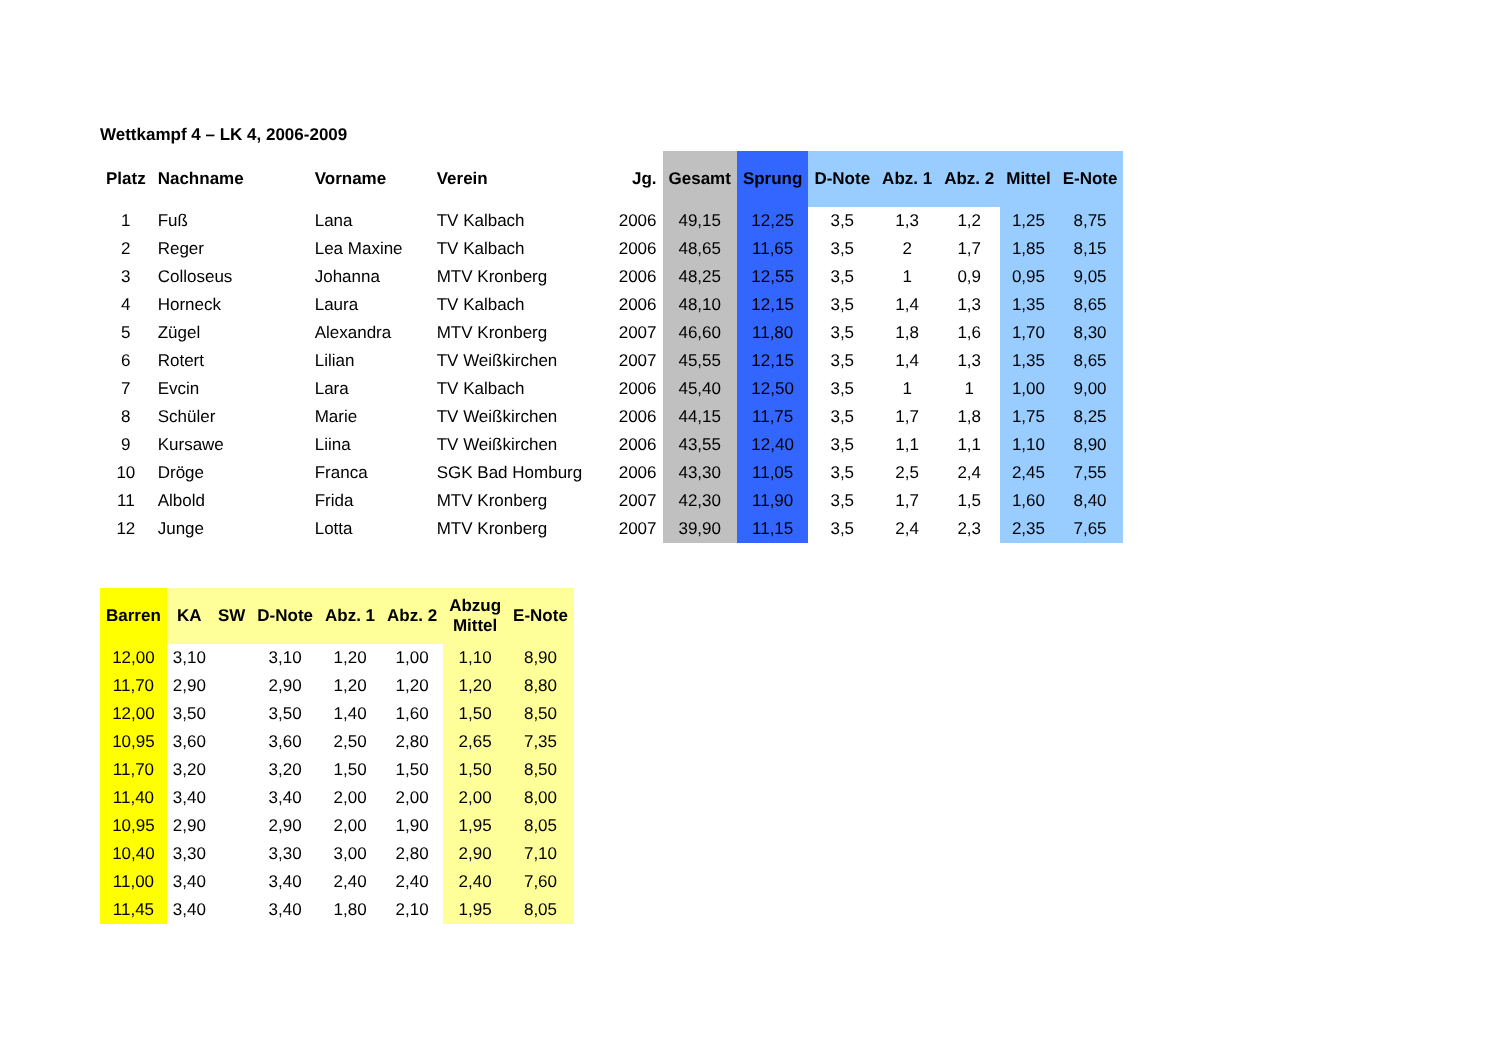Wettkampf 4 – LK 4, 2006-2009
| Platz | Nachname | Vorname | Verein | Jg. | Gesamt | Sprung | D-Note | Abz. 1 | Abz. 2 | Mittel | E-Note |
| --- | --- | --- | --- | --- | --- | --- | --- | --- | --- | --- | --- |
| 1 | Fuß | Lana | TV Kalbach | 2006 | 49,15 | 12,25 | 3,5 | 1,3 | 1,2 | 1,25 | 8,75 |
| 2 | Reger | Lea Maxine | TV Kalbach | 2006 | 48,65 | 11,65 | 3,5 | 2 | 1,7 | 1,85 | 8,15 |
| 3 | Colloseus | Johanna | MTV Kronberg | 2006 | 48,25 | 12,55 | 3,5 | 1 | 0,9 | 0,95 | 9,05 |
| 4 | Horneck | Laura | TV Kalbach | 2006 | 48,10 | 12,15 | 3,5 | 1,4 | 1,3 | 1,35 | 8,65 |
| 5 | Zügel | Alexandra | MTV Kronberg | 2007 | 46,60 | 11,80 | 3,5 | 1,8 | 1,6 | 1,70 | 8,30 |
| 6 | Rotert | Lilian | TV Weißkirchen | 2007 | 45,55 | 12,15 | 3,5 | 1,4 | 1,3 | 1,35 | 8,65 |
| 7 | Evcin | Lara | TV Kalbach | 2006 | 45,40 | 12,50 | 3,5 | 1 | 1 | 1,00 | 9,00 |
| 8 | Schüler | Marie | TV Weißkirchen | 2006 | 44,15 | 11,75 | 3,5 | 1,7 | 1,8 | 1,75 | 8,25 |
| 9 | Kursawe | Liina | TV Weißkirchen | 2006 | 43,55 | 12,40 | 3,5 | 1,1 | 1,1 | 1,10 | 8,90 |
| 10 | Dröge | Franca | SGK Bad Homburg | 2006 | 43,30 | 11,05 | 3,5 | 2,5 | 2,4 | 2,45 | 7,55 |
| 11 | Albold | Frida | MTV Kronberg | 2007 | 42,30 | 11,90 | 3,5 | 1,7 | 1,5 | 1,60 | 8,40 |
| 12 | Junge | Lotta | MTV Kronberg | 2007 | 39,90 | 11,15 | 3,5 | 2,4 | 2,3 | 2,35 | 7,65 |
| Barren | KA | SW | D-Note | Abz. 1 | Abz. 2 | Abzug Mittel | E-Note |
| --- | --- | --- | --- | --- | --- | --- | --- |
| 12,00 | 3,10 | | 3,10 | 1,20 | 1,00 | 1,10 | 8,90 |
| 11,70 | 2,90 | | 2,90 | 1,20 | 1,20 | 1,20 | 8,80 |
| 12,00 | 3,50 | | 3,50 | 1,40 | 1,60 | 1,50 | 8,50 |
| 10,95 | 3,60 | | 3,60 | 2,50 | 2,80 | 2,65 | 7,35 |
| 11,70 | 3,20 | | 3,20 | 1,50 | 1,50 | 1,50 | 8,50 |
| 11,40 | 3,40 | | 3,40 | 2,00 | 2,00 | 2,00 | 8,00 |
| 10,95 | 2,90 | | 2,90 | 2,00 | 1,90 | 1,95 | 8,05 |
| 10,40 | 3,30 | | 3,30 | 3,00 | 2,80 | 2,90 | 7,10 |
| 11,00 | 3,40 | | 3,40 | 2,40 | 2,40 | 2,40 | 7,60 |
| 11,45 | 3,40 | | 3,40 | 1,80 | 2,10 | 1,95 | 8,05 |